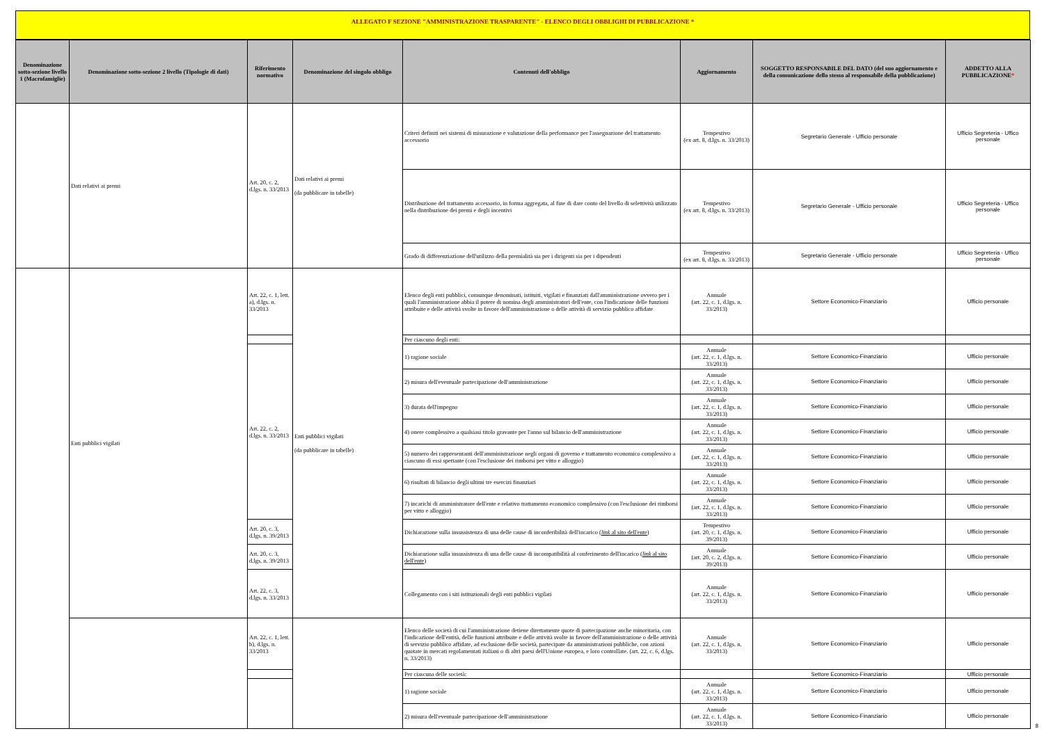ALLEGATO F SEZIONE "AMMINISTRAZIONE TRASPARENTE" - ELENCO DEGLI OBBLIGHI DI PUBBLICAZIONE *
| Denominazione sotto-sezione livello 1 (Macrofamiglie) | Denominazione sotto-sezione 2 livello (Tipologie di dati) | Riferimento normativo | Denominazione del singolo obbligo | Contenuti dell'obbligo | Aggiornamento | SOGGETTO RESPONSABILE DEL DATO (del suo aggiornamento e della comunicazione dello stesso al responsabile della pubblicazione) | ADDETTO ALLA PUBBLICAZIONE * |
| --- | --- | --- | --- | --- | --- | --- | --- |
| | Dati relativi ai premi | Art. 20, c. 2, d.lgs. n. 33/2013 | Dati relativi ai premi (da pubblicare in tabelle) | Criteri definiti nei sistemi di misurazione e valutazione della performance per l'assegnazione del trattamento accessorio | Tempestivo (ex art. 8, d.lgs. n. 33/2013) | Segretario Generale - Ufficio personale | Ufficio Segreteria - Uffico personale |
| | | | | Distribuzione del trattamento accessorio, in forma aggregata, al fine di dare conto del livello di selettività utilizzato nella distribuzione dei premi e degli incentivi | Tempestivo (ex art. 8, d.lgs. n. 33/2013) | Segretario Generale - Ufficio personale | Ufficio Segreteria - Uffico personale |
| | | | | Grado di differenziazione dell'utilizzo della premialità sia per i dirigenti sia per i dipendenti | Tempestivo (ex art. 8, d.lgs. n. 33/2013) | Segretario Generale - Ufficio personale | Ufficio Segreteria - Uffico personale |
| | Enti pubblici vigilati | Art. 22, c. 1, lett. a), d.lgs. n. 33/2013 | Enti pubblici vigilati (da pubblicare in tabelle) | Elenco degli enti pubblici, comunque denominati, istituiti, vigilati e finanziati dall'amministrazione ovvero per i quali l'amministrazione abbia il potere di nomina degli amministratori dell'ente, con l'indicazione delle funzioni attribuite e delle attività svolte in favore dell'amministrazione o delle attività di servizio pubblico affidate | Annuale (art. 22, c. 1, d.lgs. n. 33/2013) | Settore Economico-Finanziario | Ufficio personale |
| | | | | Per ciascuno degli enti: | | | |
| | | Art. 22, c. 2, d.lgs. n. 33/2013 | | 1) ragione sociale | Annuale (art. 22, c. 1, d.lgs. n. 33/2013) | Settore Economico-Finanziario | Ufficio personale |
| | | | | 2) misura dell'eventuale partecipazione dell'amministrazione | Annuale (art. 22, c. 1, d.lgs. n. 33/2013) | Settore Economico-Finanziario | Ufficio personale |
| | | | | 3) durata dell'impegno | Annuale (art. 22, c. 1, d.lgs. n. 33/2013) | Settore Economico-Finanziario | Ufficio personale |
| | | | | 4) onere complessivo a qualsiasi titolo gravante per l'anno sul bilancio dell'amministrazione | Annuale (art. 22, c. 1, d.lgs. n. 33/2013) | Settore Economico-Finanziario | Ufficio personale |
| | | | | 5) numero dei rappresentanti dell'amministrazione negli organi di governo e trattamento economico complessivo a ciascuno di essi spettante (con l'esclusione dei rimborsi per vitto e alloggio) | Annuale (art. 22, c. 1, d.lgs. n. 33/2013) | Settore Economico-Finanziario | Ufficio personale |
| | | | | 6) risultati di bilancio degli ultimi tre esercizi finanziari | Annuale (art. 22, c. 1, d.lgs. n. 33/2013) | Settore Economico-Finanziario | Ufficio personale |
| | | | | 7) incarichi di amministratore dell'ente e relativo trattamento economico complessivo (con l'esclusione dei rimborsi per vitto e alloggio) | Annuale (art. 22, c. 1, d.lgs. n. 33/2013) | Settore Economico-Finanziario | Ufficio personale |
| | | Art. 20, c. 3, d.lgs. n. 39/2013 | | Dichiarazione sulla insussistenza di una delle cause di inconferibilità dell'incarico ( link al sito dell'ente ) | Tempestivo (art. 20, c. 1, d.lgs. n. 39/2013) | Settore Economico-Finanziario | Ufficio personale |
| | | Art. 20, c. 3, d.lgs. n. 39/2013 | | Dichiarazione sulla insussistenza di una delle cause di incompatibilità al conferimento dell'incarico ( link al sito dell'ente ) | Annuale (art. 20, c. 2, d.lgs. n. 39/2013) | Settore Economico-Finanziario | Ufficio personale |
| | | Art. 22, c. 3, d.lgs. n. 33/2013 | | Collegamento con i siti istituzionali degli enti pubblici vigilati | Annuale (art. 22, c. 1, d.lgs. n. 33/2013) | Settore Economico-Finanziario | Ufficio personale |
| | | Art. 22, c. 1, lett. b), d.lgs. n. 33/2013 | | Elenco delle società di cui l'amministrazione detiene direttamente quote di partecipazione anche minoritaria, con l'indicazione dell'entità, delle funzioni attribuite e delle attività svolte in favore dell'amministrazione o delle attività di servizio pubblico affidate, ad esclusione delle società, partecipate da amministrazioni pubbliche, con azioni quotate in mercati regolamentati italiani o di altri paesi dell'Unione europea, e loro controllate. (art. 22, c. 6, d.lgs. n. 33/2013) | Annuale (art. 22, c. 1, d.lgs. n. 33/2013) | Settore Economico-Finanziario | Ufficio personale |
| | | | | Per ciascuna delle società: | | Settore Economico-Finanziario | Ufficio personale |
| | | | | 1) ragione sociale | Annuale (art. 22, c. 1, d.lgs. n. 33/2013) | Settore Economico-Finanziario | Ufficio personale |
| | | | | 2) misura dell'eventuale partecipazione dell'amministrazione | Annuale (art. 22, c. 1, d.lgs. n. 33/2013) | Settore Economico-Finanziario | Ufficio personale |
8